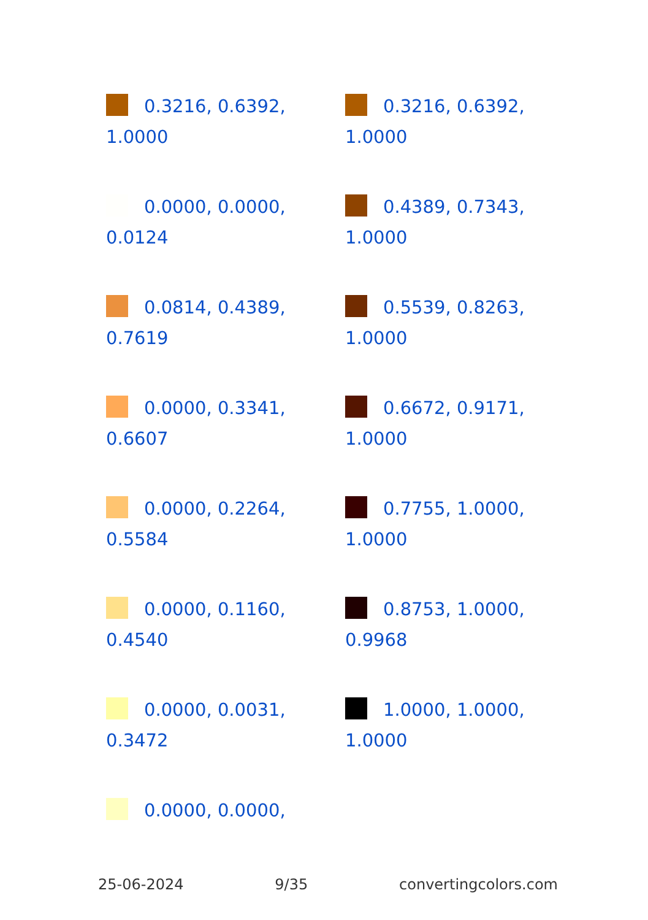0.3216, 0.6392, 1.0000
0.3216, 0.6392, 1.0000
0.0000, 0.0000, 0.0124
0.4389, 0.7343, 1.0000
0.0814, 0.4389, 0.7619
0.5539, 0.8263, 1.0000
0.0000, 0.3341, 0.6607
0.6672, 0.9171, 1.0000
0.0000, 0.2264, 0.5584
0.7755, 1.0000, 1.0000
0.0000, 0.1160, 0.4540
0.8753, 1.0000, 0.9968
0.0000, 0.0031, 0.3472
1.0000, 1.0000, 1.0000
0.0000, 0.0000,
25-06-2024 9/35 convertingcolors.com